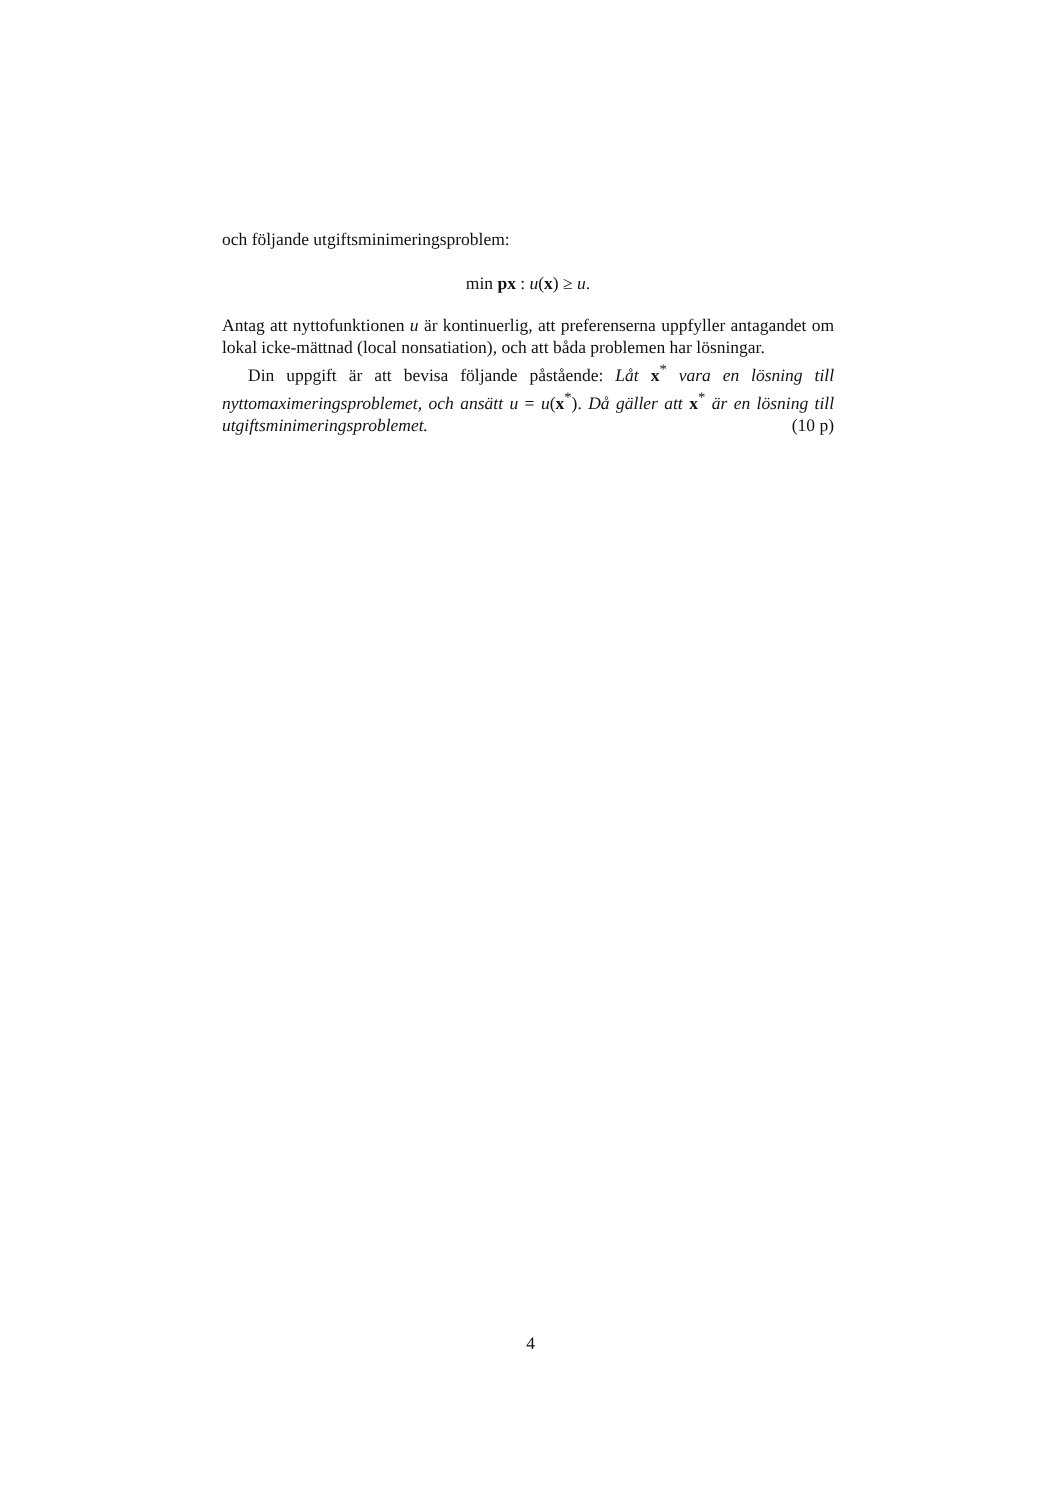och följande utgiftsminimeringsproblem:
min px : u(x) ≥ u.
Antag att nyttofunktionen u är kontinuerlig, att preferenserna uppfyller antagandet om lokal icke-mättnad (local nonsatiation), och att båda problemen har lösningar.
Din uppgift är att bevisa följande påstående: Låt x<sup>*</sup> vara en lösning till nyttomaximeringsproblemet, och ansätt u = u(x<sup>*</sup>). Då gäller att x<sup>*</sup> är en lösning till utgiftsminimeringsproblemet. (10 p)
4